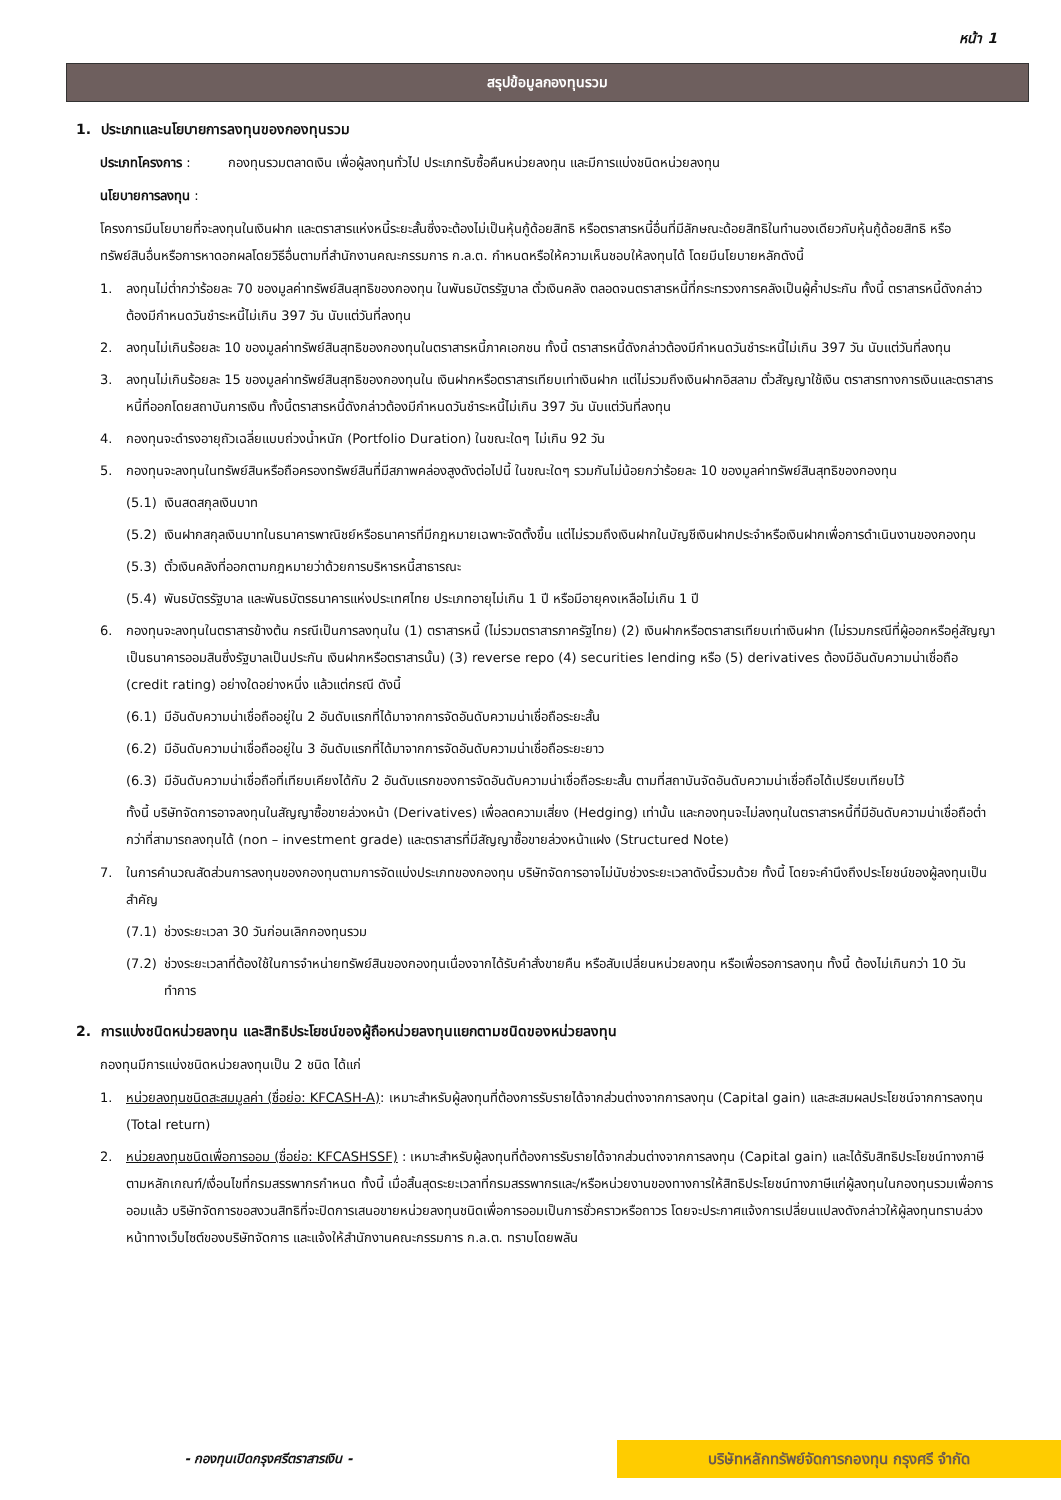หน้า 1
สรุปข้อมูลกองทุนรวม
1. ประเภทและนโยบายการลงทุนของกองทุนรวม
ประเภทโครงการ : กองทุนรวมตลาดเงิน เพื่อผู้ลงทุนทั่วไป ประเภทรับซื้อคืนหน่วยลงทุน และมีการแบ่งชนิดหน่วยลงทุน
นโยบายการลงทุน :
โครงการมีนโยบายที่จะลงทุนในเงินฝาก และตราสารแห่งหนี้ระยะสั้นซึ่งจะต้องไม่เป็นหุ้นกู้ด้อยสิทธิ หรือตราสารหนี้อื่นที่มีลักษณะด้อยสิทธิในทำนองเดียวกับหุ้นกู้ด้อยสิทธิ หรือทรัพย์สินอื่นหรือการหาดอกผลโดยวิธีอื่นตามที่สำนักงานคณะกรรมการ ก.ล.ต. กำหนดหรือให้ความเห็นชอบให้ลงทุนได้ โดยมีนโยบายหลักดังนี้
1. ลงทุนไม่ต่ำกว่าร้อยละ 70 ของมูลค่าทรัพย์สินสุทธิของกองทุน ในพันธบัตรรัฐบาล ตั๋วเงินคลัง ตลอดจนตราสารหนี้ที่กระทรวงการคลังเป็นผู้ค้ำประกัน ทั้งนี้ ตราสารหนี้ดังกล่าวต้องมีกำหนดวันชำระหนี้ไม่เกิน 397 วัน นับแต่วันที่ลงทุน
2. ลงทุนไม่เกินร้อยละ 10 ของมูลค่าทรัพย์สินสุทธิของกองทุนในตราสารหนี้ภาคเอกชน ทั้งนี้ ตราสารหนี้ดังกล่าวต้องมีกำหนดวันชำระหนี้ไม่เกิน 397 วัน นับแต่วันที่ลงทุน
3. ลงทุนไม่เกินร้อยละ 15 ของมูลค่าทรัพย์สินสุทธิของกองทุนใน เงินฝากหรือตราสารเทียบเท่าเงินฝาก แต่ไม่รวมถึงเงินฝากอิสลาม ตั๋วสัญญาใช้เงิน ตราสารทางการเงินและตราสารหนี้ที่ออกโดยสถาบันการเงิน ทั้งนี้ตราสารหนี้ดังกล่าวต้องมีกำหนดวันชำระหนี้ไม่เกิน 397 วัน นับแต่วันที่ลงทุน
4. กองทุนจะดำรงอายุถัวเฉลี่ยแบบถ่วงน้ำหนัก (Portfolio Duration) ในขณะใดๆ ไม่เกิน 92 วัน
5. กองทุนจะลงทุนในทรัพย์สินหรือถือครองทรัพย์สินที่มีสภาพคล่องสูงดังต่อไปนี้ ในขณะใดๆ รวมกันไม่น้อยกว่าร้อยละ 10 ของมูลค่าทรัพย์สินสุทธิของกองทุน
(5.1) เงินสดสกุลเงินบาท
(5.2) เงินฝากสกุลเงินบาทในธนาคารพาณิชย์หรือธนาคารที่มีกฎหมายเฉพาะจัดตั้งขึ้น แต่ไม่รวมถึงเงินฝากในบัญชีเงินฝากประจำหรือเงินฝากเพื่อการดำเนินงานของกองทุน
(5.3) ตั๋วเงินคลังที่ออกตามกฎหมายว่าด้วยการบริหารหนี้สาธารณะ
(5.4) พันธบัตรรัฐบาล และพันธบัตรธนาคารแห่งประเทศไทย ประเภทอายุไม่เกิน 1 ปี หรือมีอายุคงเหลือไม่เกิน 1 ปี
6. กองทุนจะลงทุนในตราสารข้างต้น กรณีเป็นการลงทุนใน (1) ตราสารหนี้ (ไม่รวมตราสารภาครัฐไทย) (2) เงินฝากหรือตราสารเทียบเท่าเงินฝาก (ไม่รวมกรณีที่ผู้ออกหรือคู่สัญญาเป็นธนาคารออมสินซึ่งรัฐบาลเป็นประกัน เงินฝากหรือตราสารนั้น) (3) reverse repo (4) securities lending หรือ (5) derivatives ต้องมีอันดับความน่าเชื่อถือ (credit rating) อย่างใดอย่างหนึ่ง แล้วแต่กรณี ดังนี้
(6.1) มีอันดับความน่าเชื่อถืออยู่ใน 2 อันดับแรกที่ได้มาจากการจัดอันดับความน่าเชื่อถือระยะสั้น
(6.2) มีอันดับความน่าเชื่อถืออยู่ใน 3 อันดับแรกที่ได้มาจากการจัดอันดับความน่าเชื่อถือระยะยาว
(6.3) มีอันดับความน่าเชื่อถือที่เทียบเคียงได้กับ 2 อันดับแรกของการจัดอันดับความน่าเชื่อถือระยะสั้น ตามที่สถาบันจัดอันดับความน่าเชื่อถือได้เปรียบเทียบไว้
ทั้งนี้ บริษัทจัดการอาจลงทุนในสัญญาซื้อขายล่วงหน้า (Derivatives) เพื่อลดความเสี่ยง (Hedging) เท่านั้น และกองทุนจะไม่ลงทุนในตราสารหนี้ที่มีอันดับความน่าเชื่อถือต่ำกว่าที่สามารถลงทุนได้ (non – investment grade) และตราสารที่มีสัญญาซื้อขายล่วงหน้าแฝง (Structured Note)
7. ในการคำนวณสัดส่วนการลงทุนของกองทุนตามการจัดแบ่งประเภทของกองทุน บริษัทจัดการอาจไม่นับช่วงระยะเวลาดังนี้รวมด้วย ทั้งนี้ โดยจะคำนึงถึงประโยชน์ของผู้ลงทุนเป็นสำคัญ
(7.1) ช่วงระยะเวลา 30 วันก่อนเลิกกองทุนรวม
(7.2) ช่วงระยะเวลาที่ต้องใช้ในการจำหน่ายทรัพย์สินของกองทุนเนื่องจากได้รับคำสั่งขายคืน หรือสับเปลี่ยนหน่วยลงทุน หรือเพื่อรอการลงทุน ทั้งนี้ ต้องไม่เกินกว่า 10 วันทำการ
2. การแบ่งชนิดหน่วยลงทุน และสิทธิประโยชน์ของผู้ถือหน่วยลงทุนแยกตามชนิดของหน่วยลงทุน
กองทุนมีการแบ่งชนิดหน่วยลงทุนเป็น 2 ชนิด ได้แก่
1. หน่วยลงทุนชนิดสะสมมูลค่า (ชื่อย่อ: KFCASH-A): เหมาะสำหรับผู้ลงทุนที่ต้องการรับรายได้จากส่วนต่างจากการลงทุน (Capital gain) และสะสมผลประโยชน์จากการลงทุน (Total return)
2. หน่วยลงทุนชนิดเพื่อการออม (ชื่อย่อ: KFCASHSSF) : เหมาะสำหรับผู้ลงทุนที่ต้องการรับรายได้จากส่วนต่างจากการลงทุน (Capital gain) และได้รับสิทธิประโยชน์ทางภาษี ตามหลักเกณฑ์/เงื่อนไขที่กรมสรรพากรกำหนด ทั้งนี้ เมื่อสิ้นสุดระยะเวลาที่กรมสรรพากรและ/หรือหน่วยงานของทางการให้สิทธิประโยชน์ทางภาษีแก่ผู้ลงทุนในกองทุนรวมเพื่อการออมแล้ว บริษัทจัดการขอสงวนสิทธิที่จะปิดการเสนอขายหน่วยลงทุนชนิดเพื่อการออมเป็นการชั่วคราวหรือถาวร โดยจะประกาศแจ้งการเปลี่ยนแปลงดังกล่าวให้ผู้ลงทุนทราบล่วงหน้าทางเว็บไซต์ของบริษัทจัดการ และแจ้งให้สำนักงานคณะกรรมการ ก.ล.ต. ทราบโดยพลัน
- กองทุนเปิดกรุงศรีตราสารเงิน -
บริษัทหลักทรัพย์จัดการกองทุน กรุงศรี จำกัด